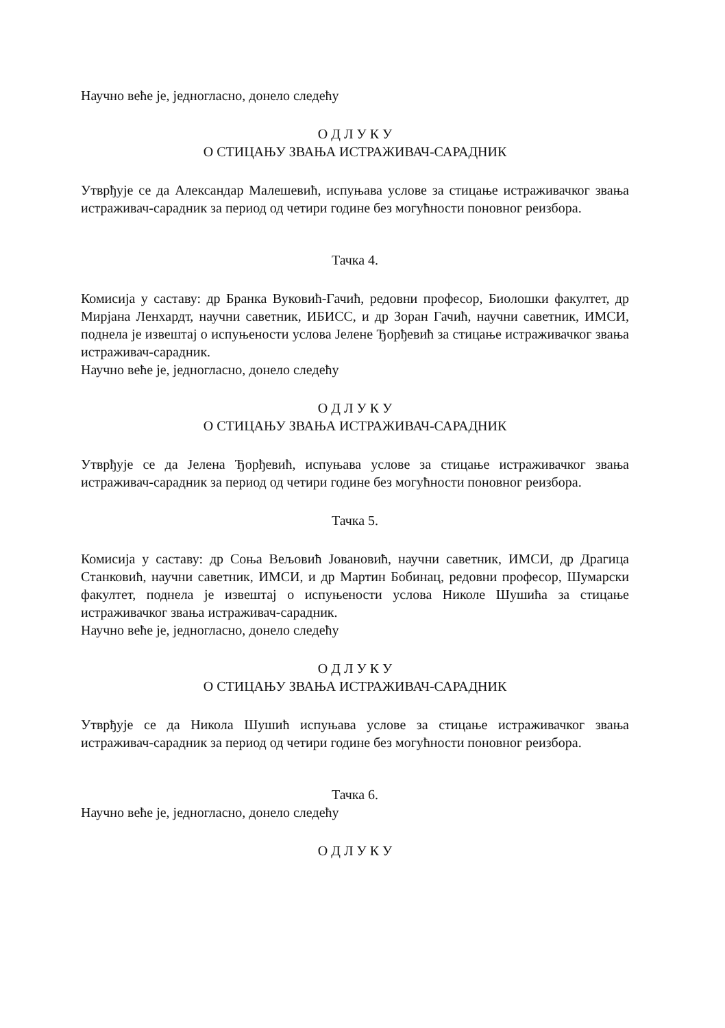Научно веће је, једногласно, донело следећу
О Д Л У К У
О СТИЦАЊУ ЗВАЊА ИСТРАЖИВАЧ-САРАДНИК
Утврђује се да Александар Малешевић, испуњава услове за стицање истраживачког звања истраживач-сарадник за период од четири године без могућности поновног реизбора.
Тачка 4.
Комисија у саставу: др Бранка Вуковић-Гачић, редовни професор, Биолошки факултет, др Мирјана Ленхардт, научни саветник, ИБИСС, и др Зоран Гачић, научни саветник, ИМСИ, поднела је извештај о испуњености услова Јелене Ђорђевић за стицање истраживачког звања истраживач-сарадник.
Научно веће је, једногласно, донело следећу
О Д Л У К У
О СТИЦАЊУ ЗВАЊА ИСТРАЖИВАЧ-САРАДНИК
Утврђује се да Јелена Ђорђевић, испуњава услове за стицање истраживачког звања истраживач-сарадник за период од четири године без могућности поновног реизбора.
Тачка 5.
Комисија у саставу: др Соња Вељовић Јовановић, научни саветник, ИМСИ, др Драгица Станковић, научни саветник, ИМСИ, и др Мартин Бобинац, редовни професор, Шумарски факултет, поднела је извештај о испуњености услова Николе Шушића за стицање истраживачког звања истраживач-сарадник.
Научно веће је, једногласно, донело следећу
О Д Л У К У
О СТИЦАЊУ ЗВАЊА ИСТРАЖИВАЧ-САРАДНИК
Утврђује се да Никола Шушић испуњава услове за стицање истраживачког звања истраживач-сарадник за период од четири године без могућности поновног реизбора.
Тачка 6.
Научно веће је, једногласно, донело следећу
О Д Л У К У